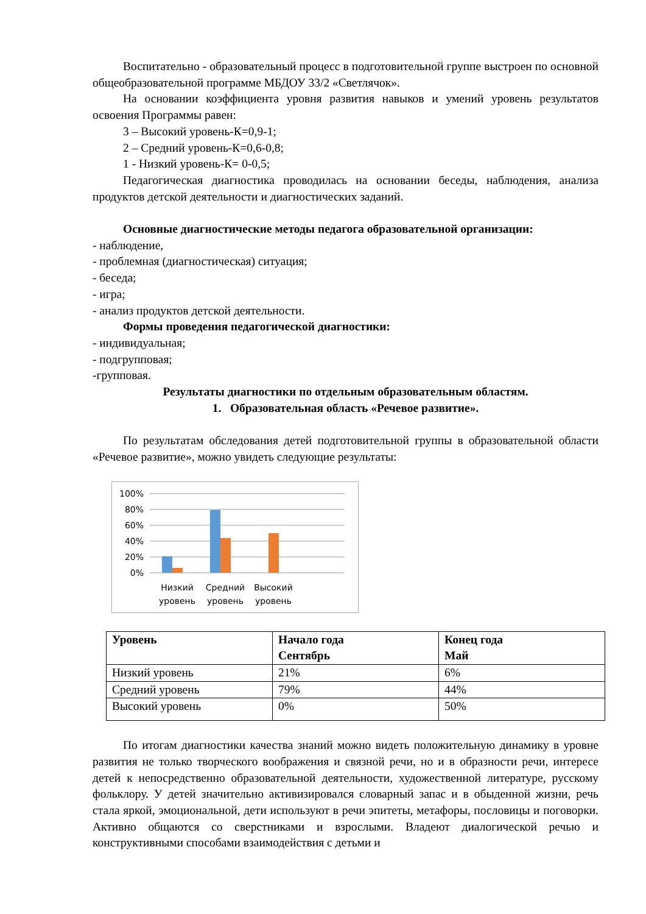Воспитательно - образовательный процесс в подготовительной группе выстроен по основной общеобразовательной программе МБДОУ 33/2 «Светлячок».
На основании коэффициента уровня развития навыков и умений уровень результатов освоения Программы равен:
3 – Высокий уровень-К=0,9-1;
2 – Средний уровень-К=0,6-0,8;
1 - Низкий уровень-К= 0-0,5;
Педагогическая диагностика проводилась на основании беседы, наблюдения, анализа продуктов детской деятельности и диагностических заданий.
Основные диагностические методы педагога образовательной организации:
- наблюдение,
- проблемная (диагностическая) ситуация;
- беседа;
- игра;
- анализ продуктов детской деятельности.
Формы проведения педагогической диагностики:
- индивидуальная;
- подгрупповая;
-групповая.
Результаты диагностики по отдельным образовательным областям.
1. Образовательная область «Речевое развитие».
По результатам обследования детей подготовительной группы в образовательной области «Речевое развитие», можно увидеть следующие результаты:
100%
80%
60%
40%
20%
0%
Низкий
уровень
Средний
уровень
Высокий
уровень
| Уровень | Начало года Сентябрь | Конец года Май |
| --- | --- | --- |
| Низкий уровень | 21% | 6% |
| Средний уровень | 79% | 44% |
| Высокий уровень | 0% | 50% |
По итогам диагностики качества знаний можно видеть положительную динамику в уровне развития не только творческого воображения и связной речи, но и в образности речи, интересе детей к непосредственно образовательной деятельности, художественной литературе, русскому фольклору. У детей значительно активизировался словарный запас и в обыденной жизни, речь стала яркой, эмоциональной, дети используют в речи эпитеты, метафоры, пословицы и поговорки. Активно общаются со сверстниками и взрослыми. Владеют диалогической речью и конструктивными способами взаимодействия с детьми и